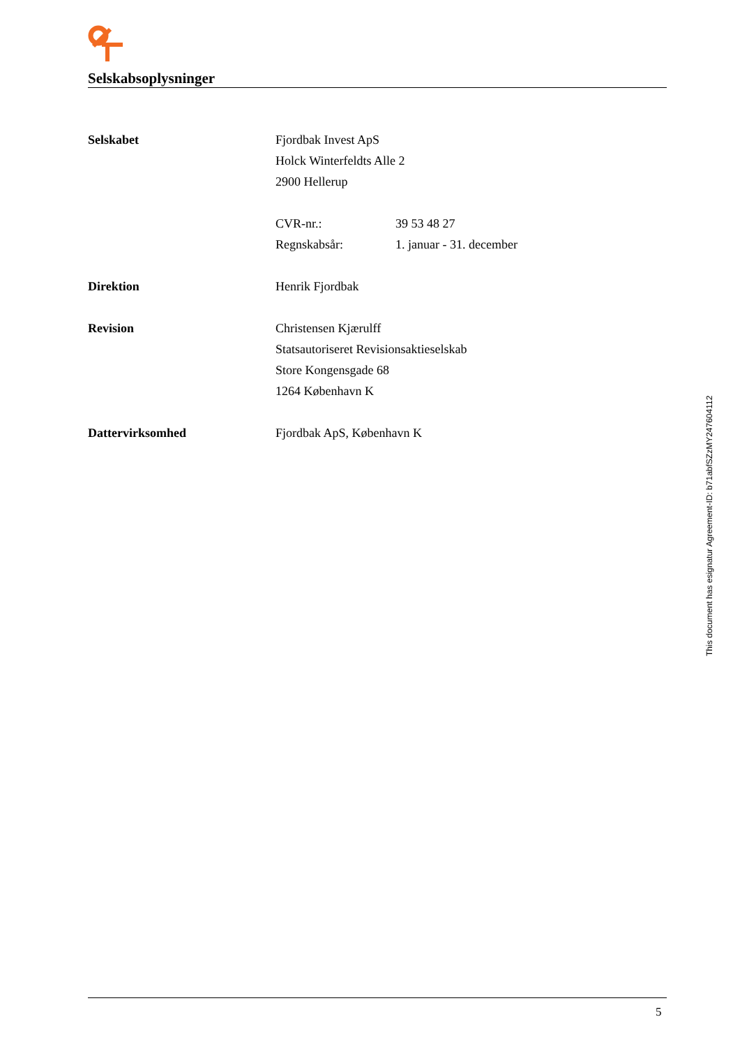Selskabsoplysninger
Selskabet Fjordbak Invest ApS
Holck Winterfeldts Alle 2
2900 Hellerup
CVR-nr.: 39 53 48 27
Regnskabsår: 1. januar - 31. december
Direktion Henrik Fjordbak
Revision Christensen Kjærulff
Statsautoriseret Revisionsaktieselskab
Store Kongensgade 68
1264 København K
Dattervirksomhed Fjordbak ApS, København K
5
This document has esignatur Agreement-ID: b71abfSZzMY247604112